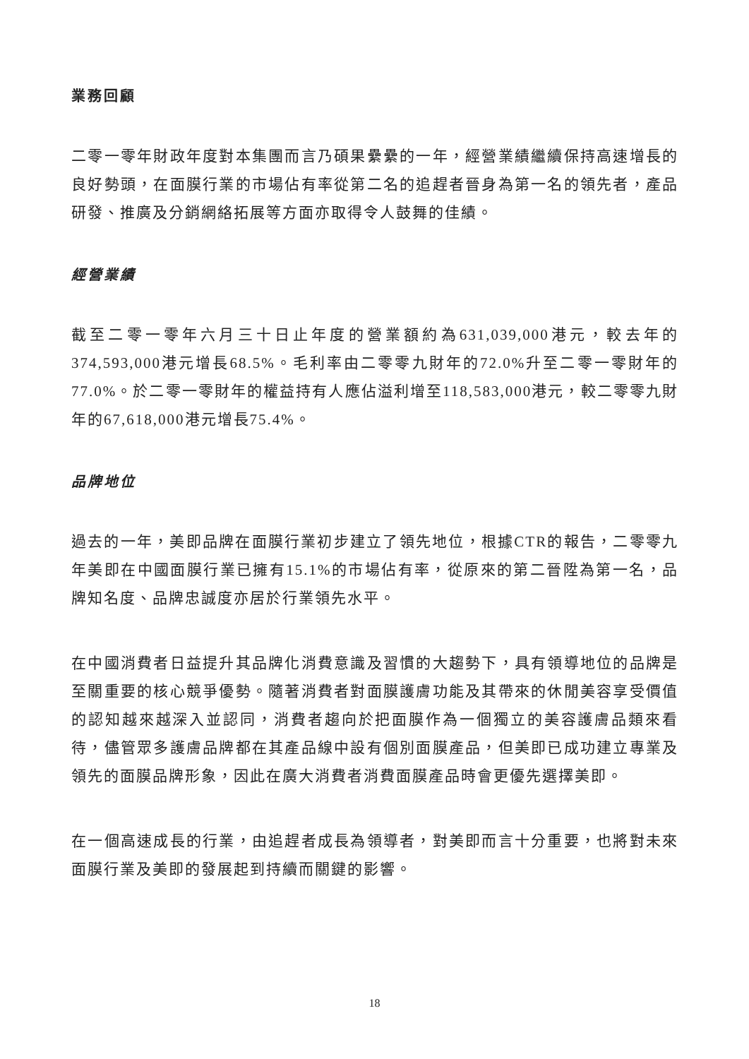業務回顧
二零一零年財政年度對本集團而言乃碩果纍纍的一年，經營業績繼續保持高速增長的良好勢頭，在面膜行業的市場佔有率從第二名的追趕者晉身為第一名的領先者，產品研發、推廣及分銷網絡拓展等方面亦取得令人鼓舞的佳績。
經營業績
截至二零一零年六月三十日止年度的營業額約為631,039,000港元，較去年的374,593,000港元增長68.5%。毛利率由二零零九財年的72.0%升至二零一零財年的77.0%。於二零一零財年的權益持有人應佔溢利增至118,583,000港元，較二零零九財年的67,618,000港元增長75.4%。
品牌地位
過去的一年，美即品牌在面膜行業初步建立了領先地位，根據CTR的報告，二零零九年美即在中國面膜行業已擁有15.1%的市場佔有率，從原來的第二晉陞為第一名，品牌知名度、品牌忠誠度亦居於行業領先水平。
在中國消費者日益提升其品牌化消費意識及習慣的大趨勢下，具有領導地位的品牌是至關重要的核心競爭優勢。隨著消費者對面膜護膚功能及其帶來的休閒美容享受價值的認知越來越深入並認同，消費者趨向於把面膜作為一個獨立的美容護膚品類來看待，儘管眾多護膚品牌都在其產品線中設有個別面膜產品，但美即已成功建立專業及領先的面膜品牌形象，因此在廣大消費者消費面膜產品時會更優先選擇美即。
在一個高速成長的行業，由追趕者成長為領導者，對美即而言十分重要，也將對未來面膜行業及美即的發展起到持續而關鍵的影響。
18